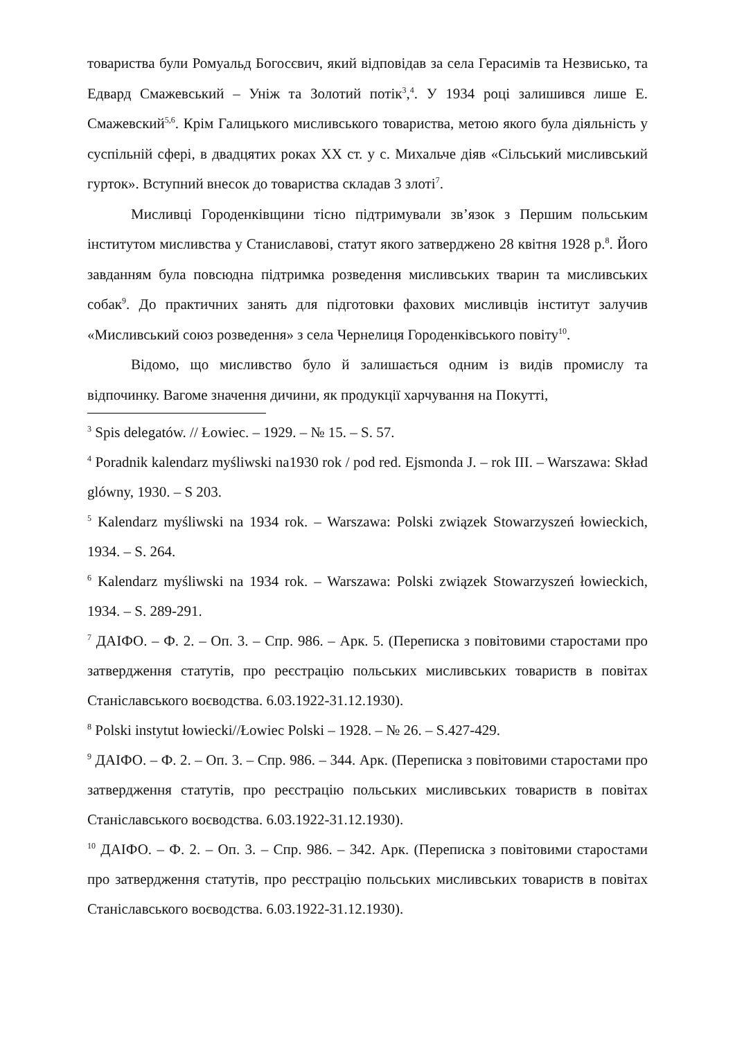товариства були Ромуальд Богосєвич, який відповідав за села Герасимів та Незвисько, та Едвард Смажевський – Уніж та Золотий потік<sup>3</sup>,<sup>4</sup>. У 1934 році залишився лише Е. Смажевский<sup>5,6</sup>. Крім Галицького мисливського товариства, метою якого була діяльність у суспільній сфері, в двадцятих роках ХХ ст. у с. Михальче діяв «Сільський мисливський гурток». Вступний внесок до товариства складав 3 злоті<sup>7</sup>.
Мисливці Городенківщини тісно підтримували зв’язок з Першим польським інститутом мисливства у Станиславові, статут якого затверджено 28 квітня 1928 р.<sup>8</sup>. Його завданням була повсюдна підтримка розведення мисливських тварин та мисливських собак<sup>9</sup>. До практичних занять для підготовки фахових мисливців інститут залучив «Мисливський союз розведення» з села Чернелиця Городенківського повіту<sup>10</sup>.
Відомо, що мисливство було й залишається одним із видів промислу та відпочинку. Вагоме значення дичини, як продукції харчування на Покутті,
<sup>3</sup> Spis delegatów. // Łowiec. – 1929. – № 15. – S. 57.
<sup>4</sup> Poradnik kalendarz myśliwski na1930 rok / pod red. Ejsmonda J. – rok III. – Warszawa: Skład glówny, 1930. – S 203.
<sup>5</sup> Kalendarz myśliwski na 1934 rok. – Warszawa: Polski związek Stowarzyszeń łowieckich, 1934. – S. 264.
<sup>6</sup> Kalendarz myśliwski na 1934 rok. – Warszawa: Polski związek Stowarzyszeń łowieckich, 1934. – S. 289-291.
<sup>7</sup> ДАІФО. – Ф. 2. – Оп. 3. – Спр. 986. – Арк. 5. (Переписка з повітовими старостами про затвердження статутів, про реєстрацію польських мисливських товариств в повітах Станіславського воєводства. 6.03.1922-31.12.1930).
<sup>8</sup> Polski instytut łowiecki//Łowiec Polski – 1928. – № 26. – S.427-429.
<sup>9</sup> ДАІФО. – Ф. 2. – Оп. 3. – Спр. 986. – 344. Арк. (Переписка з повітовими старостами про затвердження статутів, про реєстрацію польських мисливських товариств в повітах Станіславського воєводства. 6.03.1922-31.12.1930).
<sup>10</sup> ДАІФО. – Ф. 2. – Оп. 3. – Спр. 986. – 342. Арк. (Переписка з повітовими старостами про затвердження статутів, про реєстрацію польських мисливських товариств в повітах Станіславського воєводства. 6.03.1922-31.12.1930).